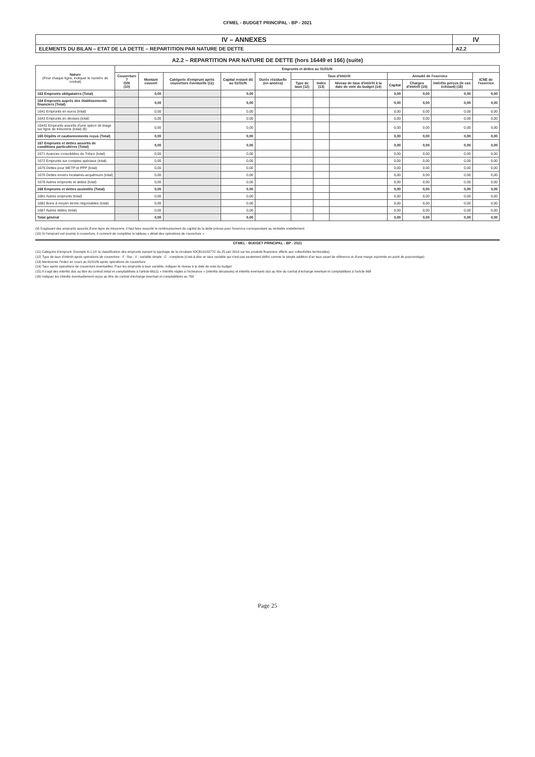CFMEL - BUDGET PRINCIPAL - BP - 2021
| IV – ANNEXES | IV |
| ELEMENTS DU BILAN – ETAT DE LA DETTE – REPARTITION PAR NATURE DE DETTE | A2.2 |
A2.2 – REPARTITION PAR NATURE DE DETTE (hors 16449 et 166) (suite)
| Nature (Pour chaque ligne, indiquer le numéro de contrat) | Emprunts et dettes au 01/01/N | | | | | | | | | | | |
| --- | --- | --- | --- | --- | --- | --- | --- | --- | --- | --- | --- | --- |
| | Couverture ? O/N (10) | Montant couvert | Catégorie d'emprunt après couverture éventuelle (11) | Capital restant dû au 01/01/N | Durée résiduelle (en années) | Taux d'intérêt | | | Annuité de l'exercice | | | ICNE de l'exercice |
| | | | | | | Type de taux (12) | Index (13) | Niveau de taux d'intérêt à la date de vote du budget (14) | Capital | Charges d'intérêt (15) | Intérêts perçus (le cas échéant) (16) | |
| 163 Emprunts obligataires (Total) | | 0,00 | | 0,00 | | | | | 0,00 | 0,00 | 0,00 | 0,00 |
| 164 Emprunts auprès des établissements financiers (Total) | | 0,00 | | 0,00 | | | | | 0,00 | 0,00 | 0,00 | 0,00 |
| 1641 Emprunts en euros (total) | | 0,00 | | 0,00 | | | | | 0,00 | 0,00 | 0,00 | 0,00 |
| 1643 Emprunts en devises (total) | | 0,00 | | 0,00 | | | | | 0,00 | 0,00 | 0,00 | 0,00 |
| 16441 Emprunts assortis d'une option de tirage sur ligne de trésorerie (total) (9) | | 0,00 | | 0,00 | | | | | 0,00 | 0,00 | 0,00 | 0,00 |
| 165 Dépôts et cautionnements reçus (Total) | | 0,00 | | 0,00 | | | | | 0,00 | 0,00 | 0,00 | 0,00 |
| 167 Emprunts et dettes assortis de conditions particulières (Total) | | 0,00 | | 0,00 | | | | | 0,00 | 0,00 | 0,00 | 0,00 |
| 1671 Avances consolidées du Trésor (total) | | 0,00 | | 0,00 | | | | | 0,00 | 0,00 | 0,00 | 0,00 |
| 1672 Emprunts sur comptes spéciaux (total) | | 0,00 | | 0,00 | | | | | 0,00 | 0,00 | 0,00 | 0,00 |
| 1675 Dettes pour METP et PPP (total) | | 0,00 | | 0,00 | | | | | 0,00 | 0,00 | 0,00 | 0,00 |
| 1676 Dettes envers locataires-acquéreurs (total) | | 0,00 | | 0,00 | | | | | 0,00 | 0,00 | 0,00 | 0,00 |
| 1678 Autres emprunts et dettes (total) | | 0,00 | | 0,00 | | | | | 0,00 | 0,00 | 0,00 | 0,00 |
| 168 Emprunts et dettes assimilés (Total) | | 0,00 | | 0,00 | | | | | 0,00 | 0,00 | 0,00 | 0,00 |
| 1681 Autres emprunts (total) | | 0,00 | | 0,00 | | | | | 0,00 | 0,00 | 0,00 | 0,00 |
| 1682 Bons à moyen terme négociables (total) | | 0,00 | | 0,00 | | | | | 0,00 | 0,00 | 0,00 | 0,00 |
| 1687 Autres dettes (total) | | 0,00 | | 0,00 | | | | | 0,00 | 0,00 | 0,00 | 0,00 |
| Total général | | 0,00 | | 0,00 | | | | | 0,00 | 0,00 | 0,00 | 0,00 |
(9) S'agissant des emprunts assortis d'une ligne de trésorerie, il faut faire ressortir le remboursement du capital de la dette prévue pour l'exercice correspondant au véritable endettement
(10) Si l'emprunt est soumis à couverture, il convient de compléter le tableau « détail des opérations de couverture »
CFMEL - BUDGET PRINCIPAL - BP - 2021
(11) Catégorie d'emprunt. Exemple A-1 (cf. la classification des emprunts suivant la typologie de la circulaire IOCB1015077C du 25 juin 2010 sur les produits financiers offerts aux collectivités territoriales)
(12) Type de taux d'intérêt après opérations de couverture : F : fixe ; V : variable simple ; C : complexe (c'est-à-dire un taux variable qui n'est pas seulement défini comme la simple addition d'un taux usuel de référence et d'une marge exprimée en point de pourcentage)
(13) Mentionner l'index en cours au 01/01/N après opérations de couverture
(14) Taux après opérations de couverture éventuelles. Pour les emprunts à taux variable, indiquer le niveau à la date de vote du budget
(15) Il s'agit des intérêts dus au titre du contrat initial et comptabilisés à l'article 66111 « intérêts réglés à l'échéance » (intérêts décaissés) et intérêts éventuels dus au titre du contrat d'échange éventuel et comptabilisés à l'article 668
(16) Indiquer les intérêts éventuellement reçus au titre du contrat d'échange éventuel et comptabilisés au 768
Page 25